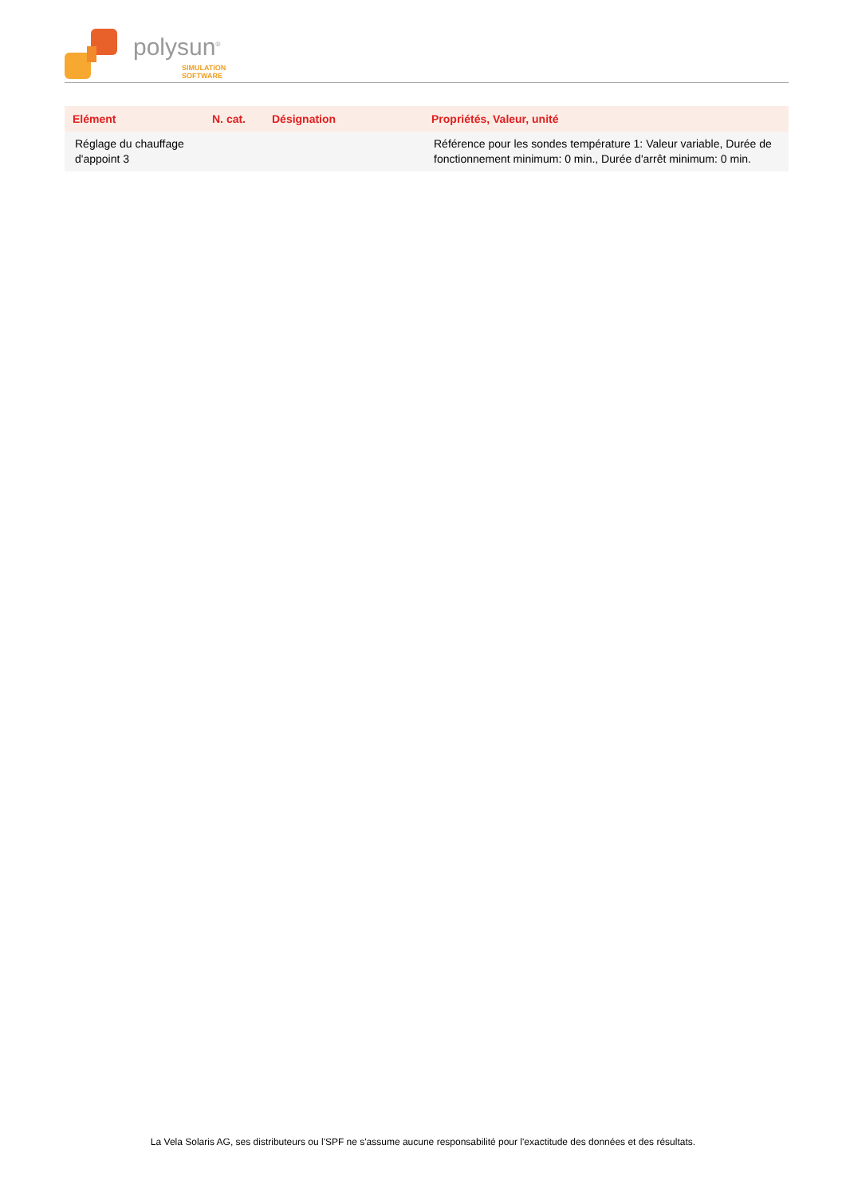polysun<sup>®</sup>
SIMULATION
SOFTWARE
| Elément | N. cat. | Désignation | Propriétés, Valeur, unité |
| --- | --- | --- | --- |
| Réglage du chauffage d'appoint 3 | | | Référence pour les sondes température 1: Valeur variable, Durée de fonctionnement minimum: 0 min., Durée d'arrêt minimum: 0 min. |
La Vela Solaris AG, ses distributeurs ou l'SPF ne s'assume aucune responsabilité pour l'exactitude des données et des résultats.